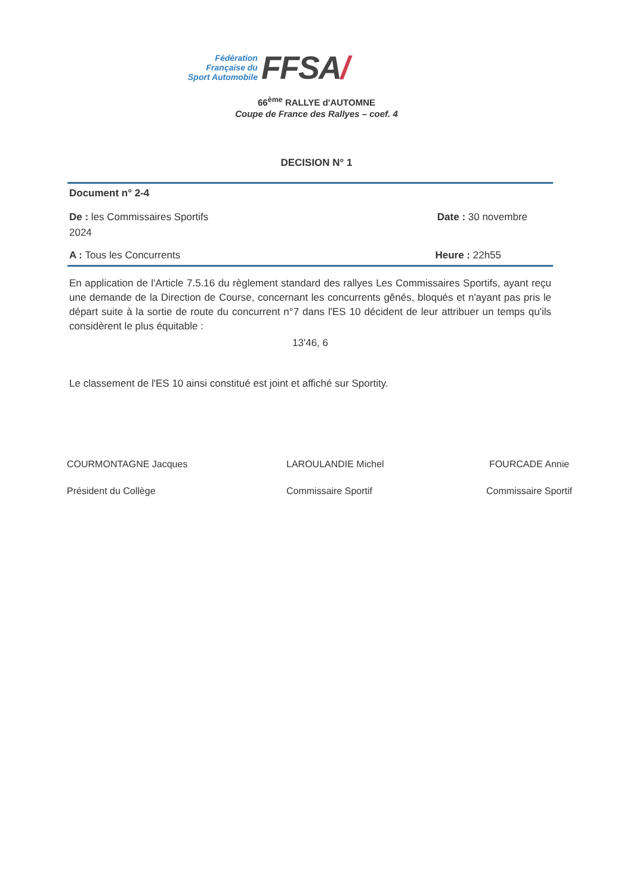Fédération
Française du
Sport Automobile
FFSA/
66<sup>ème</sup> RALLYE d'AUTOMNE
Coupe de France des Rallyes – coef. 4
DECISION N° 1
Document n° 2-4
De : les Commissaires Sportifs Date : 30 novembre
2024
A : Tous les Concurrents Heure : 22h55
En application de l'Article 7.5.16 du règlement standard des rallyes Les Commissaires Sportifs, ayant reçu une demande de la Direction de Course, concernant les concurrents gênés, bloqués et n'ayant pas pris le départ suite à la sortie de route du concurrent n°7 dans l'ES 10 décident de leur attribuer un temps qu'ils considèrent le plus équitable :
13'46, 6
Le classement de l'ES 10 ainsi constitué est joint et affiché sur Sportity.
COURMONTAGNE Jacques
Président du Collège
LAROULANDIE Michel
Commissaire Sportif
FOURCADE Annie
Commissaire Sportif